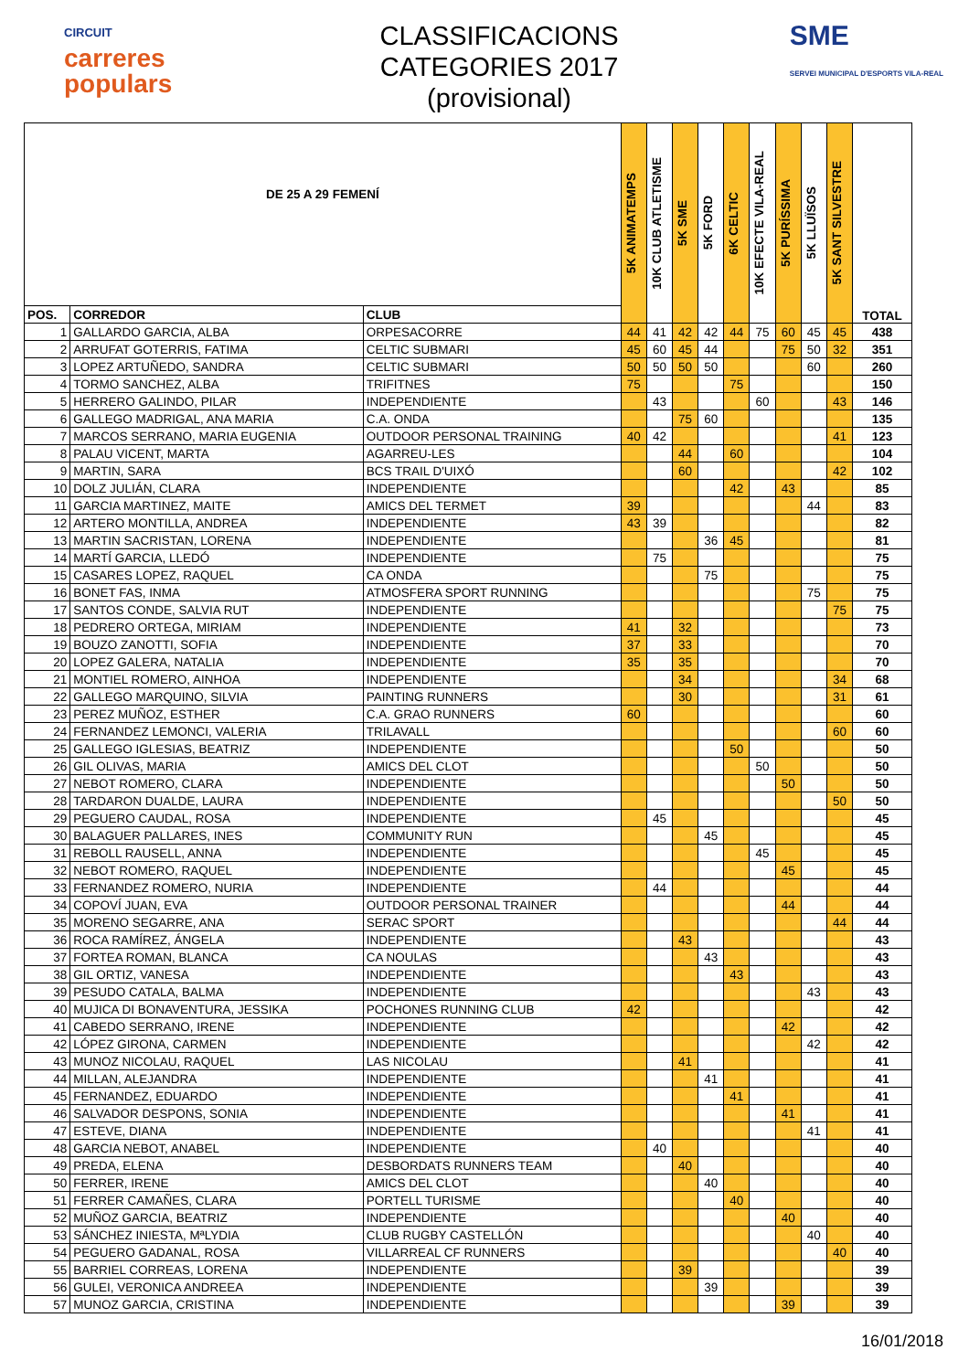CIRCUIT
carreres
populars
CLASSIFICACIONS
CATEGORIES 2017
(provisional)
SME
SERVEI MUNICIPAL D'ESPORTS VILA-REAL
| DE 25 A 29 FEMENÍ | | | 5K ANIMATEMPS | 10K CLUB ATLETISME | 5K SME | 5K FORD | 6K CELTIC | 10K EFECTE VILA-REAL | 5K PURÍSSIMA | 5K LLUÏSOS | 5K SANT SILVESTRE | TOTAL |
| --- | --- | --- | --- | --- | --- | --- | --- | --- | --- | --- | --- | --- |
| POS. | CORREDOR | CLUB | | | | | | | | | | |
| 1 | GALLARDO GARCIA, ALBA | ORPESACORRE | 44 | 41 | 42 | 42 | 44 | 75 | 60 | 45 | 45 | 438 |
| 2 | ARRUFAT GOTERRIS, FATIMA | CELTIC SUBMARI | 45 | 60 | 45 | 44 | | | 75 | 50 | 32 | 351 |
| 3 | LOPEZ ARTUÑEDO, SANDRA | CELTIC SUBMARI | 50 | 50 | 50 | 50 | | | | 60 | | 260 |
| 4 | TORMO SANCHEZ, ALBA | TRIFITNES | 75 | | | | 75 | | | | | 150 |
| 5 | HERRERO GALINDO, PILAR | INDEPENDIENTE | | 43 | | | | 60 | | | 43 | 146 |
| 6 | GALLEGO MADRIGAL, ANA MARIA | C.A. ONDA | | | 75 | 60 | | | | | | 135 |
| 7 | MARCOS SERRANO, MARIA EUGENIA | OUTDOOR PERSONAL TRAINING | 40 | 42 | | | | | | | 41 | 123 |
| 8 | PALAU VICENT, MARTA | AGARREU-LES | | | 44 | | 60 | | | | | 104 |
| 9 | MARTIN, SARA | BCS TRAIL D'UIXÓ | | | 60 | | | | | | 42 | 102 |
| 10 | DOLZ JULIÁN, CLARA | INDEPENDIENTE | | | | | 42 | | 43 | | | 85 |
| 11 | GARCIA MARTINEZ, MAITE | AMICS DEL TERMET | 39 | | | | | | | 44 | | 83 |
| 12 | ARTERO MONTILLA, ANDREA | INDEPENDIENTE | 43 | 39 | | | | | | | | 82 |
| 13 | MARTIN SACRISTAN, LORENA | INDEPENDIENTE | | | | 36 | 45 | | | | | 81 |
| 14 | MARTÍ GARCIA, LLEDÓ | INDEPENDIENTE | | 75 | | | | | | | | 75 |
| 15 | CASARES LOPEZ, RAQUEL | CA ONDA | | | | 75 | | | | | | 75 |
| 16 | BONET FAS, INMA | ATMOSFERA SPORT RUNNING | | | | | | | | 75 | | 75 |
| 17 | SANTOS CONDE, SALVIA RUT | INDEPENDIENTE | | | | | | | | | 75 | 75 |
| 18 | PEDRERO ORTEGA, MIRIAM | INDEPENDIENTE | 41 | | 32 | | | | | | | 73 |
| 19 | BOUZO ZANOTTI, SOFIA | INDEPENDIENTE | 37 | | 33 | | | | | | | 70 |
| 20 | LOPEZ GALERA, NATALIA | INDEPENDIENTE | 35 | | 35 | | | | | | | 70 |
| 21 | MONTIEL ROMERO, AINHOA | INDEPENDIENTE | | | 34 | | | | | | 34 | 68 |
| 22 | GALLEGO MARQUINO, SILVIA | PAINTING RUNNERS | | | 30 | | | | | | 31 | 61 |
| 23 | PEREZ MUÑOZ, ESTHER | C.A. GRAO RUNNERS | 60 | | | | | | | | | 60 |
| 24 | FERNANDEZ LEMONCI, VALERIA | TRILAVALL | | | | | | | | | 60 | 60 |
| 25 | GALLEGO IGLESIAS, BEATRIZ | INDEPENDIENTE | | | | | 50 | | | | | 50 |
| 26 | GIL OLIVAS, MARIA | AMICS DEL CLOT | | | | | | 50 | | | | 50 |
| 27 | NEBOT ROMERO, CLARA | INDEPENDIENTE | | | | | | | 50 | | | 50 |
| 28 | TARDARON DUALDE, LAURA | INDEPENDIENTE | | | | | | | | | 50 | 50 |
| 29 | PEGUERO CAUDAL, ROSA | INDEPENDIENTE | | 45 | | | | | | | | 45 |
| 30 | BALAGUER PALLARES, INES | COMMUNITY RUN | | | | 45 | | | | | | 45 |
| 31 | REBOLL RAUSELL, ANNA | INDEPENDIENTE | | | | | | 45 | | | | 45 |
| 32 | NEBOT ROMERO, RAQUEL | INDEPENDIENTE | | | | | | | 45 | | | 45 |
| 33 | FERNANDEZ ROMERO, NURIA | INDEPENDIENTE | | 44 | | | | | | | | 44 |
| 34 | COPOVÍ JUAN, EVA | OUTDOOR PERSONAL TRAINER | | | | | | | 44 | | | 44 |
| 35 | MORENO SEGARRE, ANA | SERAC SPORT | | | | | | | | | 44 | 44 |
| 36 | ROCA RAMÍREZ, ÁNGELA | INDEPENDIENTE | | | 43 | | | | | | | 43 |
| 37 | FORTEA ROMAN, BLANCA | CA NOULAS | | | | 43 | | | | | | 43 |
| 38 | GIL ORTIZ, VANESA | INDEPENDIENTE | | | | | 43 | | | | | 43 |
| 39 | PESUDO CATALA, BALMA | INDEPENDIENTE | | | | | | | | 43 | | 43 |
| 40 | MUJICA DI BONAVENTURA, JESSIKA | POCHONES RUNNING CLUB | 42 | | | | | | | | | 42 |
| 41 | CABEDO SERRANO, IRENE | INDEPENDIENTE | | | | | | | 42 | | | 42 |
| 42 | LÓPEZ GIRONA, CARMEN | INDEPENDIENTE | | | | | | | | 42 | | 42 |
| 43 | MUNOZ NICOLAU, RAQUEL | LAS NICOLAU | | | 41 | | | | | | | 41 |
| 44 | MILLAN, ALEJANDRA | INDEPENDIENTE | | | | 41 | | | | | | 41 |
| 45 | FERNANDEZ, EDUARDO | INDEPENDIENTE | | | | | 41 | | | | | 41 |
| 46 | SALVADOR DESPONS, SONIA | INDEPENDIENTE | | | | | | | 41 | | | 41 |
| 47 | ESTEVE, DIANA | INDEPENDIENTE | | | | | | | | 41 | | 41 |
| 48 | GARCIA NEBOT, ANABEL | INDEPENDIENTE | | 40 | | | | | | | | 40 |
| 49 | PREDA, ELENA | DESBORDATS RUNNERS TEAM | | | 40 | | | | | | | 40 |
| 50 | FERRER, IRENE | AMICS DEL CLOT | | | | 40 | | | | | | 40 |
| 51 | FERRER CAMAÑES, CLARA | PORTELL TURISME | | | | | 40 | | | | | 40 |
| 52 | MUÑOZ GARCIA, BEATRIZ | INDEPENDIENTE | | | | | | | 40 | | | 40 |
| 53 | SÁNCHEZ INIESTA, MªLYDIA | CLUB RUGBY CASTELLÓN | | | | | | | | 40 | | 40 |
| 54 | PEGUERO GADANAL, ROSA | VILLARREAL CF RUNNERS | | | | | | | | | 40 | 40 |
| 55 | BARRIEL CORREAS, LORENA | INDEPENDIENTE | | | 39 | | | | | | | 39 |
| 56 | GULEI, VERONICA ANDREEA | INDEPENDIENTE | | | | 39 | | | | | | 39 |
| 57 | MUNOZ GARCIA, CRISTINA | INDEPENDIENTE | | | | | | | 39 | | | 39 |
16/01/2018